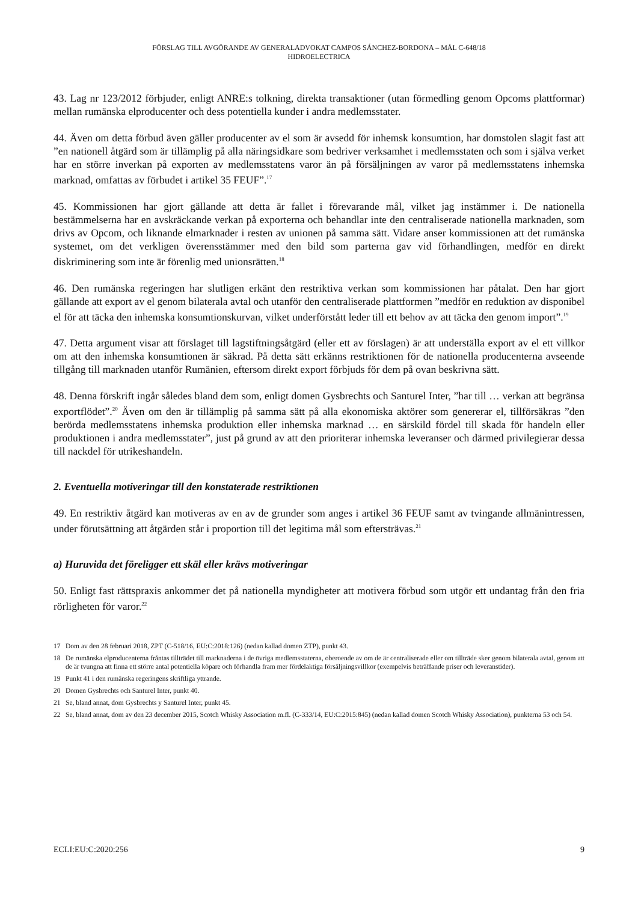FÖRSLAG TILL AVGÖRANDE AV GENERALADVOKAT CAMPOS SÁNCHEZ-BORDONA – MÅL C-648/18
HIDROELECTRICA
43. Lag nr 123/2012 förbjuder, enligt ANRE:s tolkning, direkta transaktioner (utan förmedling genom Opcoms plattformar) mellan rumänska elproducenter och dess potentiella kunder i andra medlemsstater.
44. Även om detta förbud även gäller producenter av el som är avsedd för inhemsk konsumtion, har domstolen slagit fast att ”en nationell åtgärd som är tillämplig på alla näringsidkare som bedriver verksamhet i medlemsstaten och som i själva verket har en större inverkan på exporten av medlemsstatens varor än på försäljningen av varor på medlemsstatens inhemska marknad, omfattas av förbudet i artikel 35 FEUF”.<sup>17</sup>
45. Kommissionen har gjort gällande att detta är fallet i förevarande mål, vilket jag instämmer i. De nationella bestämmelserna har en avskräckande verkan på exporterna och behandlar inte den centraliserade nationella marknaden, som drivs av Opcom, och liknande elmarknader i resten av unionen på samma sätt. Vidare anser kommissionen att det rumänska systemet, om det verkligen överensstämmer med den bild som parterna gav vid förhandlingen, medför en direkt diskriminering som inte är förenlig med unionsrätten.<sup>18</sup>
46. Den rumänska regeringen har slutligen erkänt den restriktiva verkan som kommissionen har påtalat. Den har gjort gällande att export av el genom bilaterala avtal och utanför den centraliserade plattformen ”medför en reduktion av disponibel el för att täcka den inhemska konsumtionskurvan, vilket underförstått leder till ett behov av att täcka den genom import”.<sup>19</sup>
47. Detta argument visar att förslaget till lagstiftningsåtgärd (eller ett av förslagen) är att underställa export av el ett villkor om att den inhemska konsumtionen är säkrad. På detta sätt erkänns restriktionen för de nationella producenterna avseende tillgång till marknaden utanför Rumänien, eftersom direkt export förbjuds för dem på ovan beskrivna sätt.
48. Denna förskrift ingår således bland dem som, enligt domen Gysbrechts och Santurel Inter, ”har till … verkan att begränsa exportflödet”.<sup>20</sup> Även om den är tillämplig på samma sätt på alla ekonomiska aktörer som genererar el, tillförsäkras ”den berörda medlemsstatens inhemska produktion eller inhemska marknad … en särskild fördel till skada för handeln eller produktionen i andra medlemsstater”, just på grund av att den prioriterar inhemska leveranser och därmed privilegierar dessa till nackdel för utrikeshandeln.
2. Eventuella motiveringar till den konstaterade restriktionen
49. En restriktiv åtgärd kan motiveras av en av de grunder som anges i artikel 36 FEUF samt av tvingande allmänintressen, under förutsättning att åtgärden står i proportion till det legitima mål som eftersträvas.<sup>21</sup>
a) Huruvida det föreligger ett skäl eller krävs motiveringar
50. Enligt fast rättspraxis ankommer det på nationella myndigheter att motivera förbud som utgör ett undantag från den fria rörligheten för varor.<sup>22</sup>
17 Dom av den 28 februari 2018, ZPT (C-518/16, EU:C:2018:126) (nedan kallad domen ZTP), punkt 43.
18 De rumänska elproducenterna fråntas tillträdet till marknaderna i de övriga medlemsstaterna, oberoende av om de är centraliserade eller om tillträde sker genom bilaterala avtal, genom att de är tvungna att finna ett större antal potentiella köpare och förhandla fram mer fördelaktiga försäljningsvillkor (exempelvis beträffande priser och leveranstider).
19 Punkt 41 i den rumänska regeringens skriftliga yttrande.
20 Domen Gysbrechts och Santurel Inter, punkt 40.
21 Se, bland annat, dom Gysbrechts y Santurel Inter, punkt 45.
22 Se, bland annat, dom av den 23 december 2015, Scotch Whisky Association m.fl. (C-333/14, EU:C:2015:845) (nedan kallad domen Scotch Whisky Association), punkterna 53 och 54.
ECLI:EU:C:2020:256 9